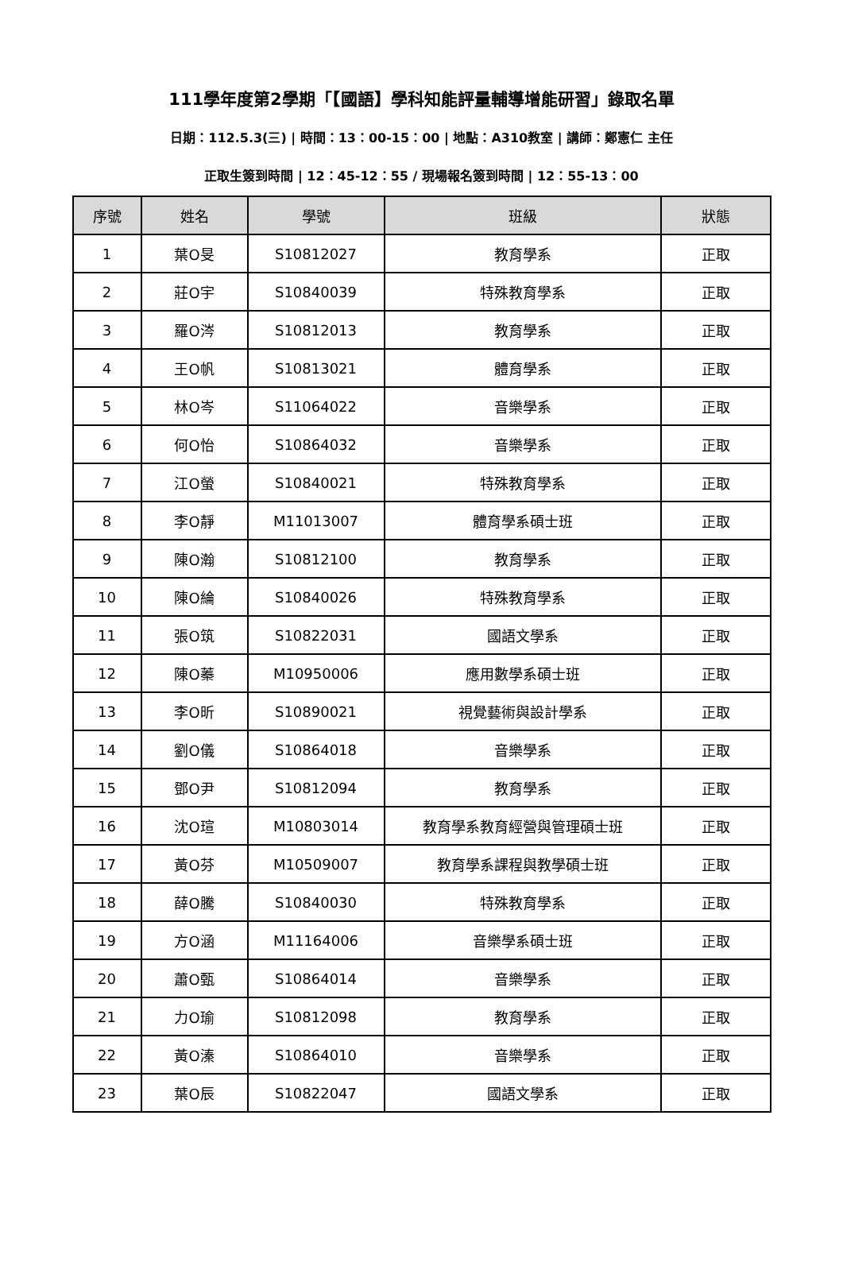111學年度第2學期「【國語】學科知能評量輔導增能研習」錄取名單
日期：112.5.3(三) | 時間：13：00-15：00 | 地點：A310教室 | 講師：鄭憲仁 主任
正取生簽到時間 | 12：45-12：55 / 現場報名簽到時間 | 12：55-13：00
| 序號 | 姓名 | 學號 | 班級 | 狀態 |
| --- | --- | --- | --- | --- |
| 1 | 葉O旻 | S10812027 | 教育學系 | 正取 |
| 2 | 莊O宇 | S10840039 | 特殊教育學系 | 正取 |
| 3 | 羅O涔 | S10812013 | 教育學系 | 正取 |
| 4 | 王O帆 | S10813021 | 體育學系 | 正取 |
| 5 | 林O岑 | S11064022 | 音樂學系 | 正取 |
| 6 | 何O怡 | S10864032 | 音樂學系 | 正取 |
| 7 | 江O螢 | S10840021 | 特殊教育學系 | 正取 |
| 8 | 李O靜 | M11013007 | 體育學系碩士班 | 正取 |
| 9 | 陳O瀚 | S10812100 | 教育學系 | 正取 |
| 10 | 陳O綸 | S10840026 | 特殊教育學系 | 正取 |
| 11 | 張O筑 | S10822031 | 國語文學系 | 正取 |
| 12 | 陳O蓁 | M10950006 | 應用數學系碩士班 | 正取 |
| 13 | 李O昕 | S10890021 | 視覺藝術與設計學系 | 正取 |
| 14 | 劉O儀 | S10864018 | 音樂學系 | 正取 |
| 15 | 鄧O尹 | S10812094 | 教育學系 | 正取 |
| 16 | 沈O瑄 | M10803014 | 教育學系教育經營與管理碩士班 | 正取 |
| 17 | 黃O芬 | M10509007 | 教育學系課程與教學碩士班 | 正取 |
| 18 | 薛O騰 | S10840030 | 特殊教育學系 | 正取 |
| 19 | 方O涵 | M11164006 | 音樂學系碩士班 | 正取 |
| 20 | 蕭O甄 | S10864014 | 音樂學系 | 正取 |
| 21 | 力O瑜 | S10812098 | 教育學系 | 正取 |
| 22 | 黃O溱 | S10864010 | 音樂學系 | 正取 |
| 23 | 葉O辰 | S10822047 | 國語文學系 | 正取 |